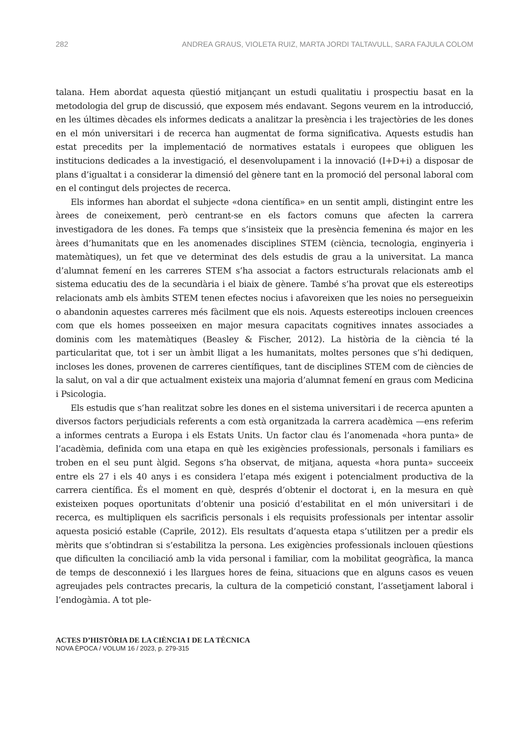282 ANDREA GRAUS, VIOLETA RUIZ, MARTA JORDI TALTAVULL, SARA FAJULA COLOM
talana. Hem abordat aquesta qüestió mitjançant un estudi qualitatiu i prospectiu basat en la metodologia del grup de discussió, que exposem més endavant. Segons veurem en la introducció, en les últimes dècades els informes dedicats a analitzar la presència i les trajectòries de les dones en el món universitari i de recerca han augmentat de forma significativa. Aquests estudis han estat precedits per la implementació de normatives estatals i europees que obliguen les institucions dedicades a la investigació, el desenvolupament i la innovació (I+D+i) a disposar de plans d’igualtat i a considerar la dimensió del gènere tant en la promoció del personal laboral com en el contingut dels projectes de recerca.
Els informes han abordat el subjecte «dona científica» en un sentit ampli, distingint entre les àrees de coneixement, però centrant-se en els factors comuns que afecten la carrera investigadora de les dones. Fa temps que s’insisteix que la presència femenina és major en les àrees d’humanitats que en les anomenades disciplines STEM (ciència, tecnologia, enginyeria i matemàtiques), un fet que ve determinat des dels estudis de grau a la universitat. La manca d’alumnat femení en les carreres STEM s’ha associat a factors estructurals relacionats amb el sistema educatiu des de la secundària i el biaix de gènere. També s’ha provat que els estereotips relacionats amb els àmbits STEM tenen efectes nocius i afavoreixen que les noies no persegueixin o abandonin aquestes carreres més fàcilment que els nois. Aquests estereotips inclouen creences com que els homes posseeixen en major mesura capacitats cognitives innates associades a dominis com les matemàtiques (Beasley & Fischer, 2012). La història de la ciència té la particularitat que, tot i ser un àmbit lligat a les humanitats, moltes persones que s’hi dediquen, incloses les dones, provenen de carreres científiques, tant de disciplines STEM com de ciències de la salut, on val a dir que actualment existeix una majoria d’alumnat femení en graus com Medicina i Psicologia.
Els estudis que s’han realitzat sobre les dones en el sistema universitari i de recerca apunten a diversos factors perjudicials referents a com està organitzada la carrera acadèmica —ens referim a informes centrats a Europa i els Estats Units. Un factor clau és l’anomenada «hora punta» de l’acadèmia, definida com una etapa en què les exigències professionals, personals i familiars es troben en el seu punt àlgid. Segons s’ha observat, de mitjana, aquesta «hora punta» succeeix entre els 27 i els 40 anys i es considera l’etapa més exigent i potencialment productiva de la carrera científica. És el moment en què, després d’obtenir el doctorat i, en la mesura en què existeixen poques oportunitats d’obtenir una posició d’estabilitat en el món universitari i de recerca, es multipliquen els sacrificis personals i els requisits professionals per intentar assolir aquesta posició estable (Caprile, 2012). Els resultats d’aquesta etapa s’utilitzen per a predir els mèrits que s’obtindran si s’estabilitza la persona. Les exigències professionals inclouen qüestions que dificulten la conciliació amb la vida personal i familiar, com la mobilitat geogràfica, la manca de temps de desconnexió i les llargues hores de feina, situacions que en alguns casos es veuen agreujades pels contractes precaris, la cultura de la competició constant, l’assetjament laboral i l’endogàmia. A tot ple-
ACTES D’HISTÒRIA DE LA CIÈNCIA I DE LA TÈCNICA
NOVA ÈPOCA / VOLUM 16 / 2023, p. 279-315